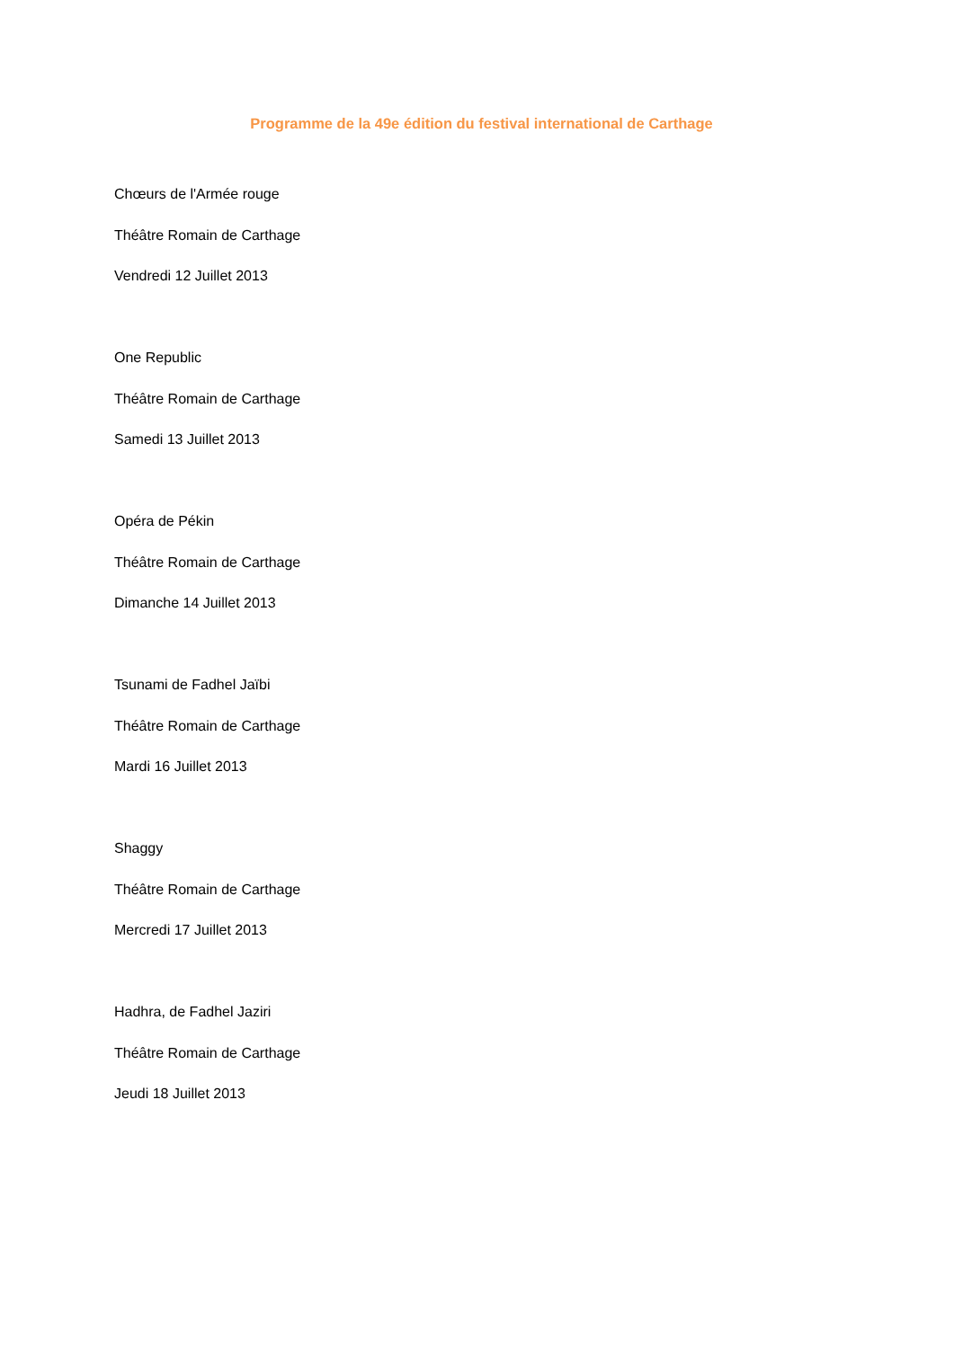Programme de la 49e édition du festival international de Carthage
Chœurs de l'Armée rouge
Théâtre Romain de Carthage
Vendredi 12 Juillet 2013
One Republic
Théâtre Romain de Carthage
Samedi 13 Juillet 2013
Opéra de Pékin
Théâtre Romain de Carthage
Dimanche 14 Juillet 2013
Tsunami de Fadhel Jaïbi
Théâtre Romain de Carthage
Mardi 16 Juillet 2013
Shaggy
Théâtre Romain de Carthage
Mercredi 17 Juillet 2013
Hadhra, de Fadhel Jaziri
Théâtre Romain de Carthage
Jeudi 18 Juillet 2013